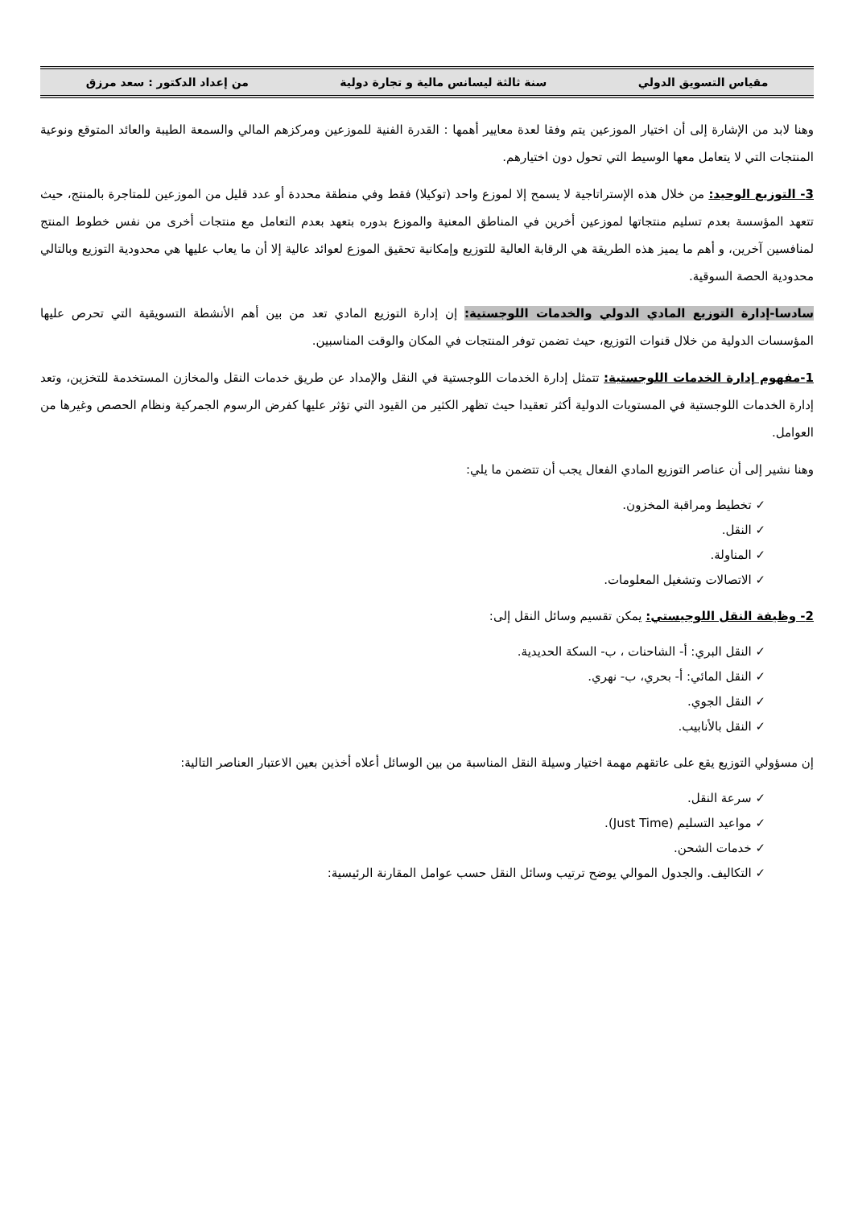مقياس التسويق الدولي سنة ثالثة ليسانس مالية و تجارة دولية من إعداد الدكتور : سعد مرزق
وهنا لابد من الإشارة إلى أن اختيار الموزعين يتم وفقا لعدة معايير أهمها : القدرة الفنية للموزعين ومركزهم المالي والسمعة الطيبة والعائد المتوقع ونوعية المنتجات التي لا يتعامل معها الوسيط التي تحول دون اختيارهم.
3- التوزيع الوحيد: من خلال هذه الإستراتاجية لا يسمح إلا لموزع واحد (توكيلا) فقط وفي منطقة محددة أو عدد قليل من الموزعين للمتاجرة بالمنتج، حيث تتعهد المؤسسة بعدم تسليم منتجاتها لموزعين أخرين في المناطق المعنية والموزع بدوره بتعهد بعدم التعامل مع منتجات أخرى من نفس خطوط المنتج لمنافسين آخرين، و أهم ما يميز هذه الطريقة هي الرقابة العالية للتوزيع وإمكانية تحقيق الموزع لعوائد عالية إلا أن ما يعاب عليها هي محدودية التوزيع وبالتالي محدودية الحصة السوقية.
سادسا-إدارة التوزيع المادي الدولي والخدمات اللوجستية: إن إدارة التوزيع المادي تعد من بين أهم الأنشطة التسويقية التي تحرص عليها المؤسسات الدولية من خلال قنوات التوزيع، حيث تضمن توفر المنتجات في المكان والوقت المناسبين.
1-مفهوم إدارة الخدمات اللوجستية: تتمثل إدارة الخدمات اللوجستية في النقل والإمداد عن طريق خدمات النقل والمخازن المستخدمة للتخزين، وتعد إدارة الخدمات اللوجستية في المستويات الدولية أكثر تعقيدا حيث تظهر الكثير من القيود التي تؤثر عليها كفرض الرسوم الجمركية ونظام الحصص وغيرها من العوامل.
وهنا نشير إلى أن عناصر التوزيع المادي الفعال يجب أن تتضمن ما يلي:
✓ تخطيط ومراقبة المخزون.
✓ النقل.
✓ المناولة.
✓ الاتصالات وتشغيل المعلومات.
2- وظيفة النقل اللوجيستي: يمكن تقسيم وسائل النقل إلى:
✓ النقل البري: أ- الشاحنات ، ب- السكة الحديدية.
✓ النقل المائي: أ- بحري، ب- نهري.
✓ النقل الجوي.
✓ النقل بالأنابيب.
إن مسؤولي التوزيع يقع على عاتقهم مهمة اختيار وسيلة النقل المناسبة من بين الوسائل أعلاه أخذين بعين الاعتبار العناصر التالية:
✓ سرعة النقل.
✓ مواعيد التسليم (Just Time).
✓ خدمات الشحن.
✓ التكاليف. والجدول الموالي يوضح ترتيب وسائل النقل حسب عوامل المقارنة الرئيسية: